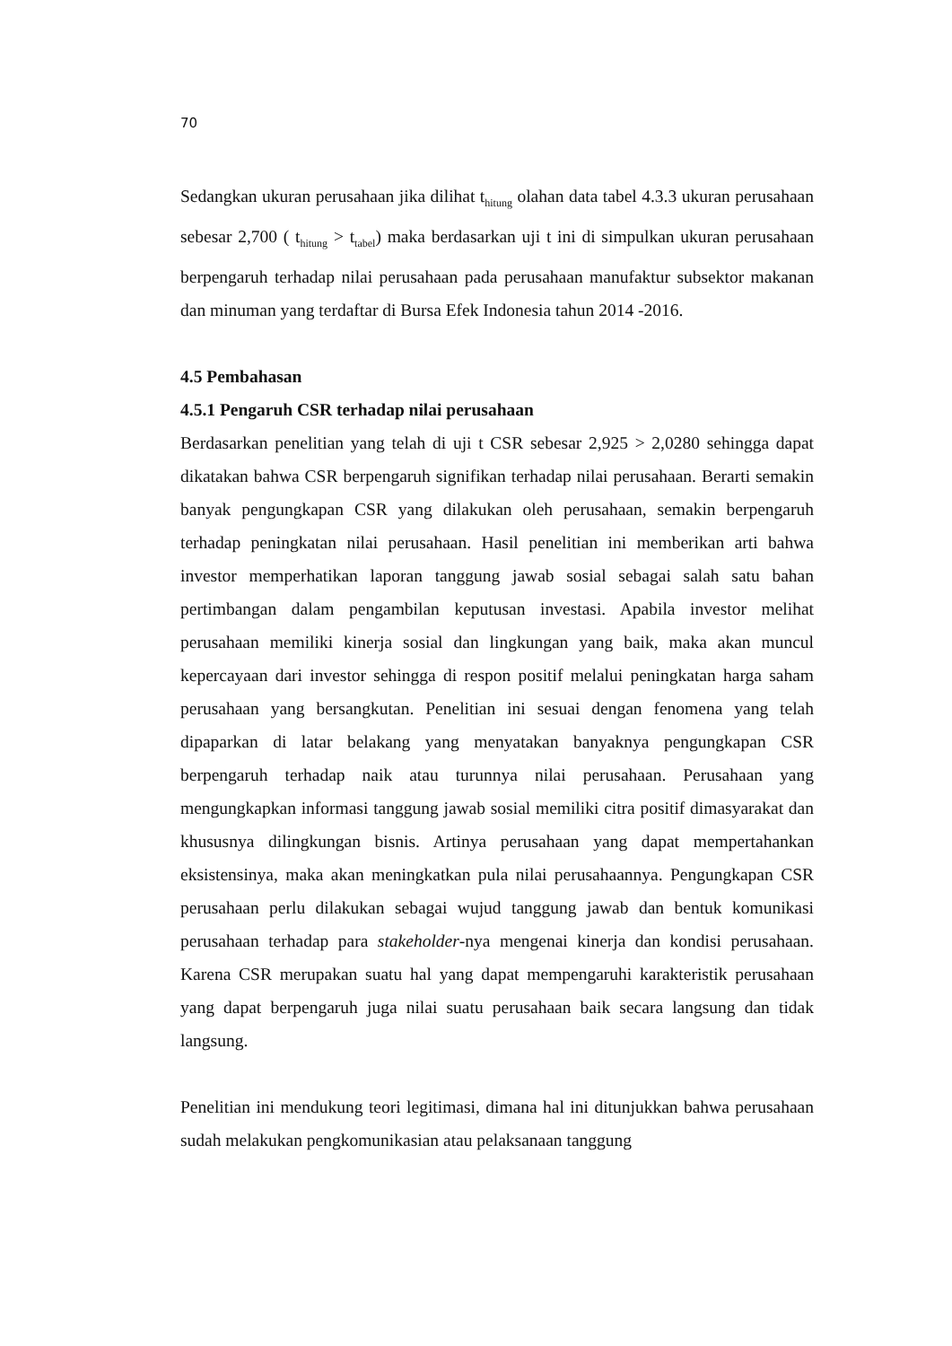70
Sedangkan ukuran perusahaan jika dilihat t<sub>hitung</sub> olahan data tabel 4.3.3 ukuran perusahaan sebesar 2,700 ( t<sub>hitung</sub> > t<sub>tabel</sub>) maka berdasarkan uji t ini di simpulkan ukuran perusahaan berpengaruh terhadap nilai perusahaan pada perusahaan manufaktur subsektor makanan dan minuman yang terdaftar di Bursa Efek Indonesia tahun 2014 -2016.
4.5 Pembahasan
4.5.1 Pengaruh CSR terhadap nilai perusahaan
Berdasarkan penelitian yang telah di uji t CSR sebesar 2,925 > 2,0280 sehingga dapat dikatakan bahwa CSR berpengaruh signifikan terhadap nilai perusahaan. Berarti semakin banyak pengungkapan CSR yang dilakukan oleh perusahaan, semakin berpengaruh terhadap peningkatan nilai perusahaan. Hasil penelitian ini memberikan arti bahwa investor memperhatikan laporan tanggung jawab sosial sebagai salah satu bahan pertimbangan dalam pengambilan keputusan investasi. Apabila investor melihat perusahaan memiliki kinerja sosial dan lingkungan yang baik, maka akan muncul kepercayaan dari investor sehingga di respon positif melalui peningkatan harga saham perusahaan yang bersangkutan. Penelitian ini sesuai dengan fenomena yang telah dipaparkan di latar belakang yang menyatakan banyaknya pengungkapan CSR berpengaruh terhadap naik atau turunnya nilai perusahaan. Perusahaan yang mengungkapkan informasi tanggung jawab sosial memiliki citra positif dimasyarakat dan khususnya dilingkungan bisnis. Artinya perusahaan yang dapat mempertahankan eksistensinya, maka akan meningkatkan pula nilai perusahaannya. Pengungkapan CSR perusahaan perlu dilakukan sebagai wujud tanggung jawab dan bentuk komunikasi perusahaan terhadap para stakeholder-nya mengenai kinerja dan kondisi perusahaan. Karena CSR merupakan suatu hal yang dapat mempengaruhi karakteristik perusahaan yang dapat berpengaruh juga nilai suatu perusahaan baik secara langsung dan tidak langsung.
Penelitian ini mendukung teori legitimasi, dimana hal ini ditunjukkan bahwa perusahaan sudah melakukan pengkomunikasian atau pelaksanaan tanggung